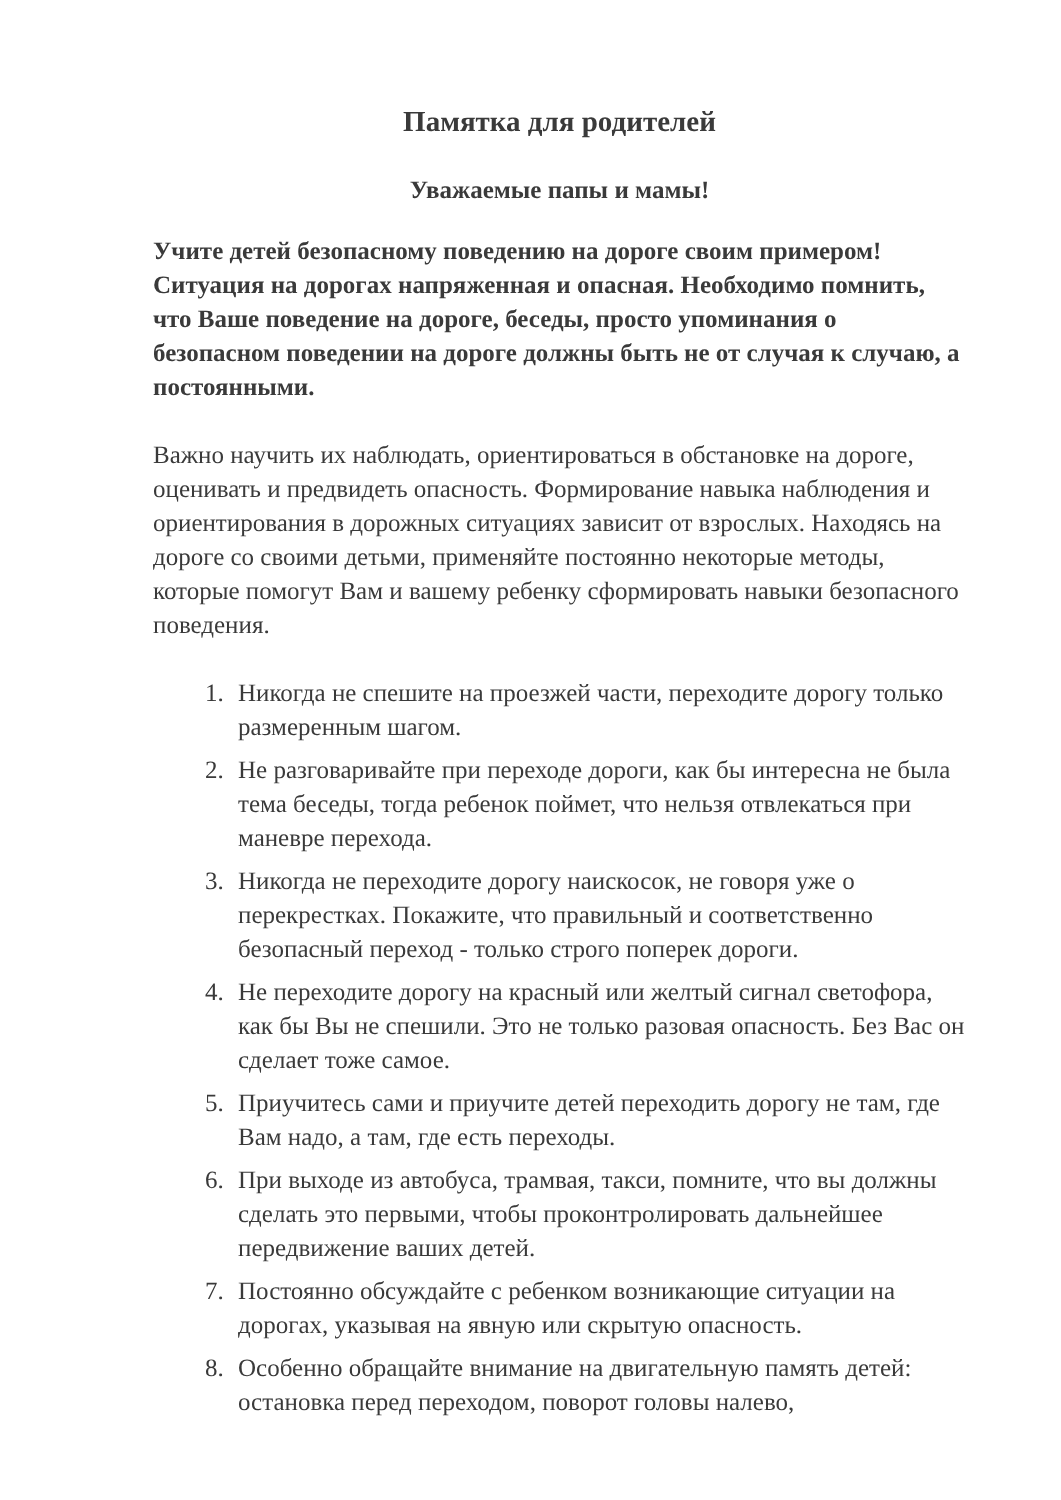Памятка для родителей
Уважаемые папы и мамы!
Учите детей безопасному поведению на дороге своим примером! Ситуация на дорогах напряженная и опасная. Необходимо помнить, что Ваше поведение на дороге, беседы, просто упоминания о безопасном поведении на дороге должны быть не от случая к случаю, а постоянными.
Важно научить их наблюдать, ориентироваться в обстановке на дороге, оценивать и предвидеть опасность. Формирование навыка наблюдения и ориентирования в дорожных ситуациях зависит от взрослых. Находясь на дороге со своими детьми, применяйте постоянно некоторые методы, которые помогут Вам и вашему ребенку сформировать навыки безопасного поведения.
1. Никогда не спешите на проезжей части, переходите дорогу только размеренным шагом.
2. Не разговаривайте при переходе дороги, как бы интересна не была тема беседы, тогда ребенок поймет, что нельзя отвлекаться при маневре перехода.
3. Никогда не переходите дорогу наискосок, не говоря уже о перекрестках. Покажите, что правильный и соответственно безопасный переход - только строго поперек дороги.
4. Не переходите дорогу на красный или желтый сигнал светофора, как бы Вы не спешили. Это не только разовая опасность. Без Вас он сделает тоже самое.
5. Приучитесь сами и приучите детей переходить дорогу не там, где Вам надо, а там, где есть переходы.
6. При выходе из автобуса, трамвая, такси, помните, что вы должны сделать это первыми, чтобы проконтролировать дальнейшее передвижение ваших детей.
7. Постоянно обсуждайте с ребенком возникающие ситуации на дорогах, указывая на явную или скрытую опасность.
8. Особенно обращайте внимание на двигательную память детей: остановка перед переходом, поворот головы налево,